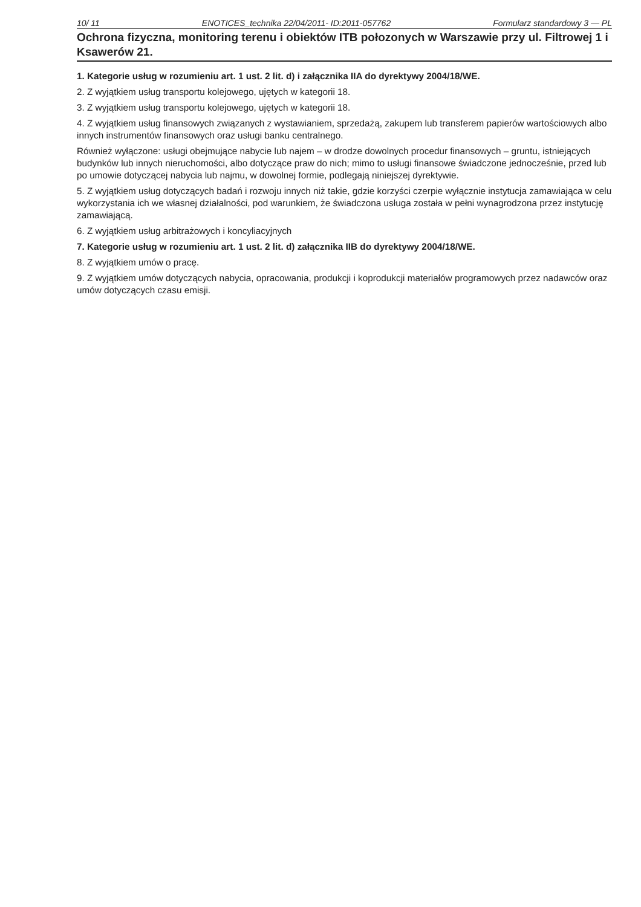10/ 11 ENOTICES_technika 22/04/2011- ID:2011-057762 Formularz standardowy 3 — PL
Ochrona fizyczna, monitoring terenu i obiektów ITB połozonych w Warszawie przy ul. Filtrowej 1 i Ksawerów 21.
1. Kategorie usług w rozumieniu art. 1 ust. 2 lit. d) i załącznika IIA do dyrektywy 2004/18/WE.
2. Z wyjątkiem usług transportu kolejowego, ujętych w kategorii 18.
3. Z wyjątkiem usług transportu kolejowego, ujętych w kategorii 18.
4. Z wyjątkiem usług finansowych związanych z wystawianiem, sprzedażą, zakupem lub transferem papierów wartościowych albo innych instrumentów finansowych oraz usługi banku centralnego.
Również wyłączone: usługi obejmujące nabycie lub najem – w drodze dowolnych procedur finansowych – gruntu, istniejących budynków lub innych nieruchomości, albo dotyczące praw do nich; mimo to usługi finansowe świadczone jednocześnie, przed lub po umowie dotyczącej nabycia lub najmu, w dowolnej formie, podlegają niniejszej dyrektywie.
5. Z wyjątkiem usług dotyczących badań i rozwoju innych niż takie, gdzie korzyści czerpie wyłącznie instytucja zamawiająca w celu wykorzystania ich we własnej działalności, pod warunkiem, że świadczona usługa została w pełni wynagrodzona przez instytucję zamawiającą.
6. Z wyjątkiem usług arbitrażowych i koncyliacyjnych
7. Kategorie usług w rozumieniu art. 1 ust. 2 lit. d) załącznika IIB do dyrektywy 2004/18/WE.
8. Z wyjątkiem umów o pracę.
9. Z wyjątkiem umów dotyczących nabycia, opracowania, produkcji i koprodukcji materiałów programowych przez nadawców oraz umów dotyczących czasu emisji.